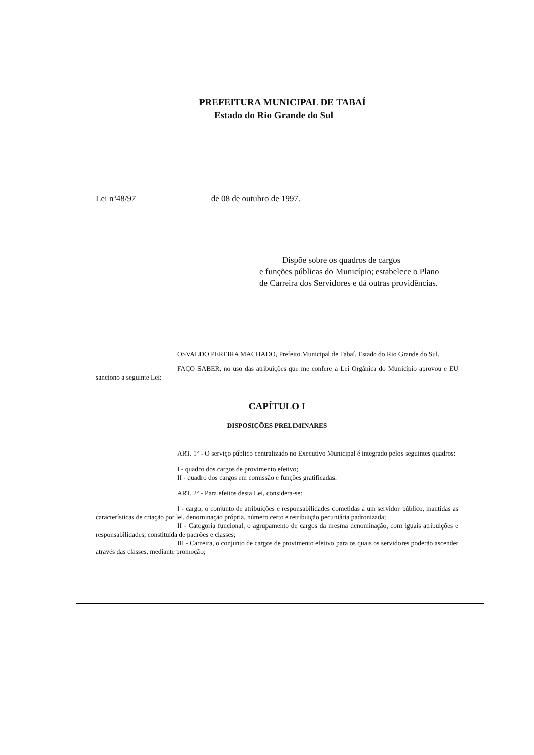PREFEITURA MUNICIPAL DE TABAÍ
Estado do Rio Grande do Sul
Lei nº48/97 de 08 de outubro de 1997.
Dispõe sobre os quadros de cargos
e funções públicas do Município; estabelece o Plano de Carreira dos Servidores e dá outras providências.
OSVALDO PEREIRA MACHADO, Prefeito Municipal de Tabaí, Estado do Rio Grande do Sul.
FAÇO SABER, no uso das atribuições que me confere a Lei Orgânica do Município aprovou e EU sanciono a seguinte Lei:
CAPÍTULO I
DISPOSIÇÕES PRELIMINARES
ART. 1º - O serviço público centralizado no Executivo Municipal é integrado pelos seguintes quadros:
I - quadro dos cargos de provimento efetivo;
II - quadro dos cargos em comissão e funções gratificadas.
ART. 2º - Para efeitos desta Lei, considera-se:
I - cargo, o conjunto de atribuições e responsabilidades cometidas a um servidor público, mantidas as características de criação por lei, denominação própria, número certo e retribuição pecuniária padronizada;
II - Categoria funcional, o agrupamento de cargos da mesma denominação, com iguais atribuições e responsabilidades, constituída de padrões e classes;
III - Carreira, o conjunto de cargos de provimento efetivo para os quais os servidores poderão ascender através das classes, mediante promoção;